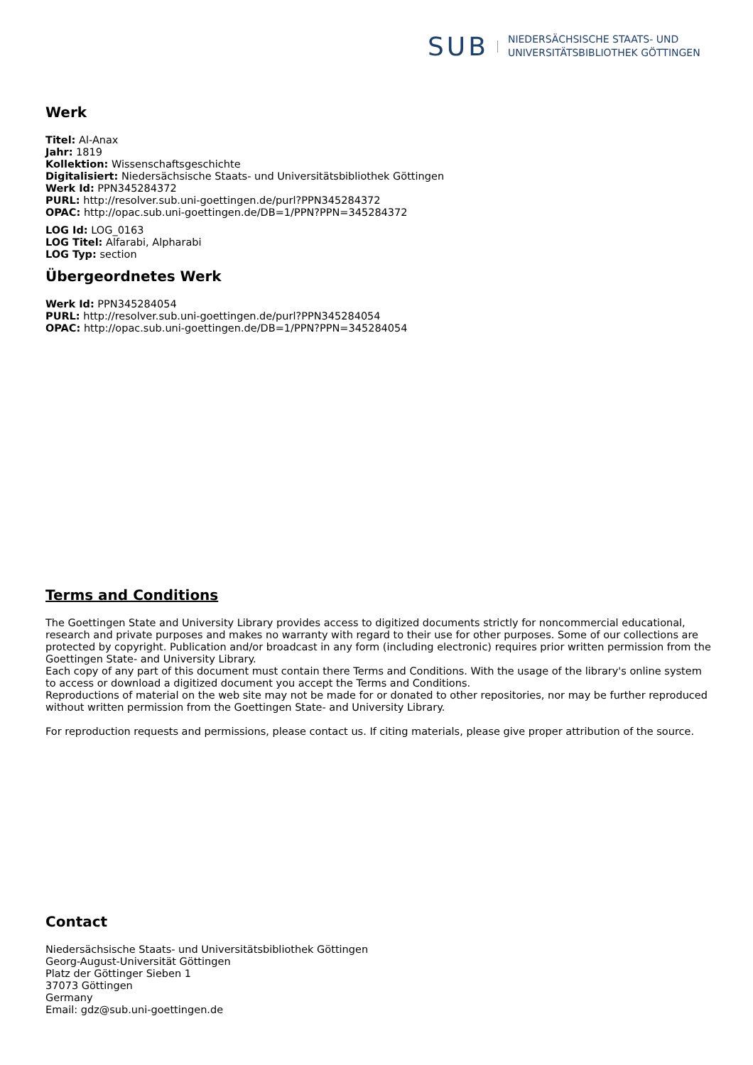SUB
NIEDERSÄCHSISCHE STAATS- UND
UNIVERSITÄTSBIBLIOTHEK GÖTTINGEN
Werk
Titel: Al-Anax
Jahr: 1819
Kollektion: Wissenschaftsgeschichte
Digitalisiert: Niedersächsische Staats- und Universitätsbibliothek Göttingen
Werk Id: PPN345284372
PURL: http://resolver.sub.uni-goettingen.de/purl?PPN345284372
OPAC: http://opac.sub.uni-goettingen.de/DB=1/PPN?PPN=345284372
LOG Id: LOG_0163
LOG Titel: Alfarabi, Alpharabi
LOG Typ: section
Übergeordnetes Werk
Werk Id: PPN345284054
PURL: http://resolver.sub.uni-goettingen.de/purl?PPN345284054
OPAC: http://opac.sub.uni-goettingen.de/DB=1/PPN?PPN=345284054
Terms and Conditions
The Goettingen State and University Library provides access to digitized documents strictly for noncommercial educational, research and private purposes and makes no warranty with regard to their use for other purposes. Some of our collections are protected by copyright. Publication and/or broadcast in any form (including electronic) requires prior written permission from the Goettingen State- and University Library.
Each copy of any part of this document must contain there Terms and Conditions. With the usage of the library's online system to access or download a digitized document you accept the Terms and Conditions.
Reproductions of material on the web site may not be made for or donated to other repositories, nor may be further reproduced without written permission from the Goettingen State- and University Library.
For reproduction requests and permissions, please contact us. If citing materials, please give proper attribution of the source.
Contact
Niedersächsische Staats- und Universitätsbibliothek Göttingen
Georg-August-Universität Göttingen
Platz der Göttinger Sieben 1
37073 Göttingen
Germany
Email: gdz@sub.uni-goettingen.de